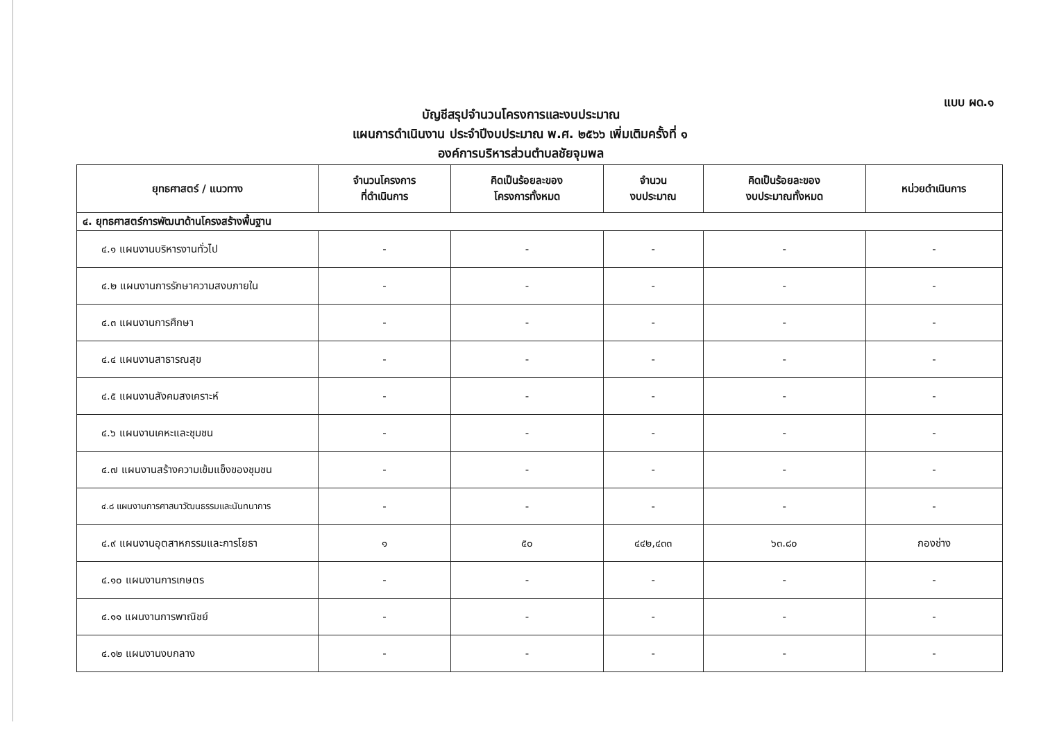แบบ ผด.๑
บัญชีสรุปจำนวนโครงการและงบประมาณ
แผนการดำเนินงาน ประจำปีงบประมาณ พ.ศ. ๒๕๖๖ เพิ่มเติมครั้งที่ ๑
องค์การบริหารส่วนตำบลชัยจุมพล
| ยุทธศาสตร์ / แนวทาง | จำนวนโครงการ ที่ดำเนินการ | คิดเป็นร้อยละของ โครงการทั้งหมด | จำนวน งบประมาณ | คิดเป็นร้อยละของ งบประมาณทั้งหมด | หน่วยดำเนินการ |
| --- | --- | --- | --- | --- | --- |
| ๔. ยุทธศาสตร์การพัฒนาด้านโครงสร้างพื้นฐาน | | | | | |
| ๔.๑ แผนงานบริหารงานทั่วไป | - | - | - | - | - |
| ๔.๒ แผนงานการรักษาความสงบภายใน | - | - | - | - | - |
| ๔.๓ แผนงานการศึกษา | - | - | - | - | - |
| ๔.๔ แผนงานสาธารณสุข | - | - | - | - | - |
| ๔.๕ แผนงานสังคมสงเคราะห์ | - | - | - | - | - |
| ๔.๖ แผนงานเคหะและชุมชน | - | - | - | - | - |
| ๔.๗ แผนงานสร้างความเข้มแข็งของชุมชน | - | - | - | - | - |
| ๔.๘ แผนงานการศาสนาวัฒนธรรมและนันทนาการ | - | - | - | - | - |
| ๔.๙ แผนงานอุตสาหกรรมและการโยธา | ๑ | ๕๐ | ๔๔๒,๔๓๓ | ๖๓.๘๐ | กองช่าง |
| ๔.๑๐ แผนงานการเกษตร | - | - | - | - | - |
| ๔.๑๑ แผนงานการพาณิชย์ | - | - | - | - | - |
| ๔.๑๒ แผนงานงบกลาง | - | - | - | - | - |